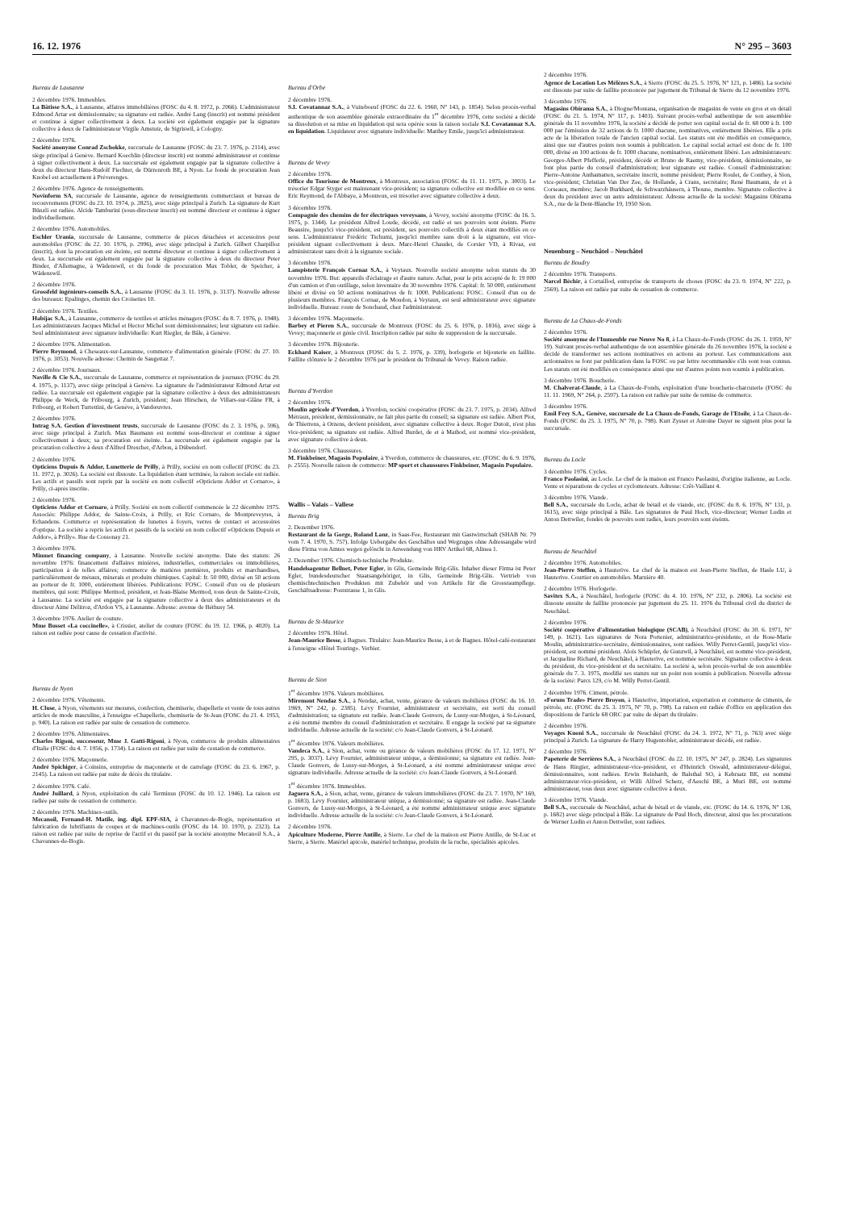16. 12. 1976 N° 295 – 3603
Bureau de Lausanne
2 décembre 1976. Immeubles.
La Bâtisse S.A., à Lausanne, affaires immobilières (FOSC du 4. 8. 1972, p. 2066). L'administrateur Edmond Artar est démissionnaire; sa signature est radiée. André Lang (inscrit) est nommé président et continue à signer collectivement à deux. La société est également engagée par la signature collective à deux de l'administrateur Virgile Amstutz, de Sigriswil, à Cologny.
2 décembre 1976.
Société anonyme Conrad Zschokke, succursale de Lausanne (FOSC du 23. 7. 1976, p. 2114), avec siège principal à Genève. Bernard Koechlin (directeur inscrit) est nommé administrateur et continue à signer collectivement à deux. La succursale est également engagée par la signature collective à deux du directeur Hans-Rudolf Fiechter, de Dürrenroth BE, à Nyon. Le fondé de procuration Jean Knobel est actuellement à Préverenges.
2 décembre 1976. Agence de renseignements.
Novinform SA, succursale de Lausanne, agence de renseignements commerciaux et bureau de recouvrements (FOSC du 23. 10. 1974, p. 2825), avec siège principal à Zurich. La signature de Kurt Bünzli est radiée. Alcide Tamburini (sous-directeur inscrit) est nommé directeur et continue à signer individuellement.
2 décembre 1976. Automobiles.
Eschler Urania, succursale de Lausanne, commerce de pièces détachées et accessoires pour automobiles (FOSC du 22. 10. 1976, p. 2996), avec siège principal à Zurich. Gilbert Charpilloz (inscrit), dont la procuration est éteinte, est nommé directeur et continue à signer collectivement à deux. La succursale est également engagée par la signature collective à deux du directeur Peter Binder, d'Allemagne, à Wädenswil, et du fondé de procuration Max Tobler, de Speicher, à Wädenswil.
2 décembre 1976.
Grossfeld ingénieurs-conseils S.A., à Lausanne (FOSC du 3. 11. 1976, p. 3137). Nouvelle adresse des bureaux: Epalinges, chemin des Croisettes 10.
2 décembre 1976. Textiles.
Habijac S.A., à Lausanne, commerce de textiles et articles ménagers (FOSC du 8. 7. 1976, p. 1948). Les administrateurs Jacques Michel et Hector Michel sont démissionnaires; leur signature est radiée. Seul administrateur avec signature individuelle: Kurt Riegler, de Bâle, à Genève.
2 décembre 1976. Alimentation.
Pierre Reymond, à Cheseaux-sur-Lausanne, commerce d'alimentation générale (FOSC du 27. 10. 1976, p. 3053). Nouvelle adresse: Chemin de Saugettaz 7.
2 décembre 1976. Journaux.
Naville & Cie S.A., succursale de Lausanne, commerce et représentation de journaux (FOSC du 29. 4. 1975, p. 1137), avec siège principal à Genève. La signature de l'administrateur Edmond Artar est radiée. La succursale est également engagée par la signature collective à deux des administrateurs Philippe de Weck, de Fribourg, à Zurich, président; Jean Hirschen, de Villars-sur-Glâne FR, à Fribourg, et Robert Turrettini, de Genève, à Vandœuvres.
2 décembre 1976.
Intrag S.A. Gestion d'investment trusts, succursale de Lausanne (FOSC du 2. 3. 1976, p. 596), avec siège principal à Zurich. Max Baumann est nommé sous-directeur et continue à signer collectivement à deux; sa procuration est éteinte. La succursale est également engagée par la procuration collective à deux d'Alfred Drescher, d'Arbon, à Dübendorf.
2 décembre 1976.
Opticiens Dupuis & Addor, Lunetterie de Prilly, à Prilly, société en nom collectif (FOSC du 23. 11. 1972, p. 3026). La société est dissoute. La liquidation étant terminée, la raison sociale est radiée. Les actifs et passifs sont repris par la société en nom collectif «Opticiens Addor et Cornaro», à Prilly, ci-après inscrite.
2 décembre 1976.
Opticiens Addor et Cornaro, à Prilly. Société en nom collectif commencée le 22 décembre 1975. Associés: Philippe Addor, de Sainte-Croix, à Prilly, et Eric Cornaro, de Montpreveyres, à Echandens. Commerce et représentation de lunettes à foyers, verres de contact et accessoires d'optique. La société a repris les actifs et passifs de la société en nom collectif «Opticiens Dupuis et Addor», à Prilly». Rue de Cossonay 21.
3 décembre 1976.
Minmet financing company, à Lausanne. Nouvelle société anonyme. Date des statuts: 26 novembre 1976: financement d'affaires minières, industrielles, commerciales ou immobilières, participation à de telles affaires; commerce de matières premières, produits et marchandises, particulièrement de métaux, minerais et produits chimiques. Capital: fr. 50 000, divisé en 50 actions au porteur de fr. 1000, entièrement libérées. Publications: FOSC. Conseil d'un ou de plusieurs membres, qui sont: Philippe Mermod, président, et Jean-Blaise Mermod, tous deux de Sainte-Croix, à Lausanne. La société est engagée par la signature collective à deux des administrateurs et du directeur Aimé Délitroz, d'Ardon VS, à Lausanne. Adresse: avenue de Béthusy 54.
3 décembre 1976. Atelier de couture.
Mme Busset «La coccinelle», à Crissier, atelier de couture (FOSC du 19. 12. 1966, p. 4020). La raison est radiée pour cause de cessation d'activité.
Bureau de Nyon
2 décembre 1976. Vêtements.
H. Cluse, à Nyon, vêtements sur mesures, confection, chemiserie, chapellerie et vente de tous autres articles de mode masculine, à l'enseigne «Chapellerie, chemiserie de St-Jean (FOSC du 21. 4. 1953, p. 940). La raison est radiée par suite de cessation de commerce.
2 décembre 1976. Alimentaires.
Charles Rigoni, successeur, Mme J. Gatti-Rigoni, à Nyon, commerce de produits alimentaires d'Italie (FOSC du 4. 7. 1956, p. 1734). La raison est radiée par suite de cessation de commerce.
2 décembre 1976. Maçonnerie.
André Spichiger, à Coinsins, entreprise de maçonnerie et de carrelage (FOSC du 23. 6. 1967, p. 2145). La raison est radiée par suite de décès du titulaire.
2 décembre 1976. Café.
André Juillard, à Nyon, exploitation du café Terminus (FOSC du 10. 12. 1946). La raison est radiée par suite de cessation de commerce.
2 décembre 1976. Machines-outils.
Mecanoil, Fernand-H. Matile, ing. dipl. EPF-SIA, à Chavannes-de-Bogis, représentation et fabrication de lubrifiants de coupes et de machines-outils (FOSC du 14. 10. 1970, p. 2323). La raison est radiée par suite de reprise de l'actif et du passif par la société anonyme Mecanoil S.A., à Chavannes-de-Bogis.
Bureau d'Orbe
2 décembre 1976.
S.I. Covatannaz S.A., à Vuiteboeuf (FOSC du 22. 6. 1960, N° 143, p. 1854). Selon procès-verbal authentique de son assemblée générale extraordinaire du 1<sup>er</sup> décembre 1976, cette société a décidé sa dissolution et sa mise en liquidation qui sera opérée sous la raison sociale S.I. Covatannaz S.A. en liquidation. Liquidateur avec signature individuelle: Matthey Emile, jusqu'ici administrateur.
Bureau de Vevey
2 décembre 1976.
Office du Tourisme de Montreux, à Montreux, association (FOSC du 11. 11. 1975, p. 3003). Le trésorier Edgar Styger est maintenant vice-président; sa signature collective est modifiée en ce sens. Eric Reymond, de l'Abbaye, à Montreux, est trésorier avec signature collective à deux.
3 décembre 1976.
Compagnie des chemins de fer électriques veveysans, à Vevey, société anonyme (FOSC du 16. 5. 1975, p. 1344). Le président Alfred Loude, décédé, est radié et ses pouvoirs sont éteints. Pierre Beausire, jusqu'ici vice-président, est président, ses pouvoirs collectifs à deux étant modifiés en ce sens. L'administrateur Frédéric Tschumi, jusqu'ici membre sans droit à la signature, est vice-président signant collectivement à deux. Marc-Henri Chaudet, de Corsier VD, à Rivaz, est administrateur sans droit à la signature sociale.
3 décembre 1976.
Lampisterie François Cornaz S.A., à Veytaux. Nouvelle société anonyme selon statuts du 30 novembre 1976. But: appareils d'éclairage et d'autre nature. Achat, pour le prix accepté de fr. 19 000 d'un camion et d'un outillage, selon inventaire du 30 novembre 1976. Capital: fr. 50 000, entièrement libéré et divisé en 50 actions nominatives de fr. 1000. Publications: FOSC. Conseil d'un ou de plusieurs membres. François Cornaz, de Moudon, à Veytaux, est seul administrateur avec signature individuelle. Bureau: route de Sonchaud, chez l'administrateur.
3 décembre 1976. Maçonnerie.
Barbey et Pieren S.A., succursale de Montreux (FOSC du 25. 6. 1976, p. 1816), avec siège à Vevey; maçonnerie et génie civil. Inscription radiée par suite de suppression de la succursale.
3 décembre 1976. Bijouterie.
Eckhard Kaiser, à Montreux (FOSC du 5. 2. 1976, p. 339), horlogerie et bijouterie en faillite. Faillite clôturée le 2 décembre 1976 par le président du Tribunal de Vevey. Raison radiée.
Bureau d'Yverdon
2 décembre 1976.
Moulin agricole d'Yverdon, à Yverdon, société coopérative (FOSC du 23. 7. 1975, p. 2034). Alfred Métraux, président, démissionnaire, ne fait plus partie du conseil; sa signature est radiée. Albert Piot, de Thierrens, à Orzens, devient président, avec signature collective à deux. Roger Dutoit, n'est plus vice-président; sa signature est radiée. Alfred Burdet, de et à Mathod, est nommé vice-président, avec signature collective à deux.
3 décembre 1976. Chaussures.
M. Finkbeiner, Magasin Populaire, à Yverdon, commerce de chaussures, etc. (FOSC du 6. 9. 1976, p. 2555). Nouvelle raison de commerce: MP sport et chaussures Finkbeiner, Magasin Populaire.
Wallis – Valais – Vallese
Bureau Brig
2. Dezember 1976.
Restaurant de la Gorge, Roland Lanz, in Saas-Fee, Restaurant mit Gastwirtschaft (SHAB Nr. 79 vom 7. 4. 1970, S. 757). Infolge Uebergabe des Geschäftes und Wegzuges ohne Adressangabe wird diese Firma von Amtes wegen gelöscht in Anwendung von HRV Artikel 68, Alinea 1.
2. Dezember 1976. Chemisch-technische Produkte.
Handelsagentur Bellnet, Peter Egler, in Glis, Gemeinde Brig-Glis. Inhaber dieser Firma ist Peter Egler, bundesdeutscher Staatsangehöriger, in Glis, Gemeinde Brig-Glis. Vertrieb von chemischtechnischen Produkten mit Zubehör und von Artikeln für die Grossraumpflege. Geschäftsadresse: Poststrasse 1, in Glis.
Bureau de St-Maurice
2 décembre 1976. Hôtel.
Jean-Maurice Besse, à Bagnes. Titulaire: Jean-Maurice Besse, à et de Bagnes. Hôtel-café-restaurant à l'enseigne «Hôtel Touring». Verbier.
Bureau de Sion
1<sup>er</sup> décembre 1976. Valeurs mobilières.
Miremont Nendaz S.A., à Nendaz, achat, vente, gérance de valeurs mobilières (FOSC du 16. 10. 1969, N° 242, p. 2385). Lévy Fournier, administrateur et secrétaire, est sorti du conseil d'administration; sa signature est radiée. Jean-Claude Gonvers, de Lussy-sur-Morges, à St-Léonard, a été nommé membre du conseil d'administration et secrétaire. Il engage la société par sa signature individuelle. Adresse actuelle de la société: c/o Jean-Claude Gonvers, à St-Léonard.
1<sup>er</sup> décembre 1976. Valeurs mobilières.
Vandeca S.A., à Sion, achat, vente ou gérance de valeurs mobilières (FOSC du 17. 12. 1971, N° 295, p. 3037). Lévy Fournier, administrateur unique, a démissionné; sa signature est radiée. Jean-Claude Gonvers, de Lussy-sur-Morges, à St-Léonard, a été nommé administrateur unique avec signature individuelle. Adresse actuelle de la société: c/o Jean-Claude Gonvers, à St-Léonard.
1<sup>er</sup> décembre 1976. Immeubles.
Jaguera S.A., à Sion, achat, vente, gérance de valeurs immobilières (FOSC du 23. 7. 1970, N° 169, p. 1683). Lévy Fournier, administrateur unique, a démissionné; sa signature est radiée. Jean-Claude Gonvers, de Lussy-sur-Morges, à St-Léonard, a été nommé administrateur unique avec signature individuelle. Adresse actuelle de la société: c/o Jean-Claude Gonvers, à St-Léonard.
2 décembre 1976.
Apiculture Moderne, Pierre Antille, à Sierre. Le chef de la maison est Pierre Antille, de St-Luc et Sierre, à Sierre. Matériel apicole, matériel technique, produits de la ruche, spécialités apicoles.
2 décembre 1976.
Agence de Location Les Mélèzes S.A., à Sierre (FOSC du 25. 5. 1976, N° 121, p. 1486). La société est dissoute par suite de faillite prononcée par jugement du Tribunal de Sierre du 12 novembre 1976.
3 décembre 1976.
Magasins Obirama S.A., à Diogne/Montana, organisation de magasins de vente en gros et en détail (FOSC du 21. 5. 1974, N° 117, p. 1403). Suivant procès-verbal authentique de son assemblée générale du 11 novembre 1976, la société a décidé de porter son capital social de fr. 68 000 à fr. 100 000 par l'émission de 32 actions de fr. 1000 chacune, nominatives, entièrement libérées. Elle a pris acte de la libération totale de l'ancien capital social. Les statuts ont été modifiés en conséquence, ainsi que sur d'autres points non soumis à publication. Le capital social actuel est donc de fr. 100 000, divisé en 100 actions de fr. 1000 chacune, nominatives, entièrement libéré. Les administrateurs: Georges-Albert Pfefferlé, président, décédé et Bruno de Raemy, vice-président, démissionnaire, ne font plus partie du conseil d'administration; leur signature est radiée. Conseil d'administration: Pierre-Antoine Anthamatten, secrétaire inscrit, nommé président; Pierre Roulet, de Conthey, à Sion, vice-président; Christian Van Der Zee, de Hollande, à Crans, secrétaire; René Baumann, de et à Corseaux, membre; Jacob Burkhard, de Schwarzhäusern, à Thoune, membre. Signature collective à deux du président avec un autre administrateur. Adresse actuelle de la société: Magasins Obirama S.A., rue de la Dent-Blanche 19, 1950 Sion.
Neuenburg – Neuchâtel – Neuchâtel
Bureau de Boudry
2 décembre 1976. Transports.
Narcel Béchir, à Cortaillod, entreprise de transports de choses (FOSC du 23. 9. 1974, N° 222, p. 2569). La raison est radiée par suite de cessation de commerce.
Bureau de La Chaux-de-Fonds
2 décembre 1976.
Société anonyme de l'Immeuble rue Neuve No 8, à La Chaux-de-Fonds (FOSC du 26. 1. 1959, N° 19). Suivant procès-verbal authentique de son assemblée générale du 26 novembre 1976, la société a décidé de transformer ses actions nominatives en actions au porteur. Les communications aux actionnaires se font par publication dans la FOSC ou par lettre recommandée s'ils sont tous connus. Les statuts ont été modifiés en conséquence ainsi que sur d'autres points non soumis à publication.
3 décembre 1976. Boucherie.
M. Chalverat-Claude, à La Chaux-de-Fonds, exploitation d'une boucherie-charcuterie (FOSC du 11. 11. 1969, N° 264, p. 2597). La raison est radiée par suite de remise de commerce.
3 décembre 1976.
Emil Frey S.A., Genève, succursale de La Chaux-de-Fonds, Garage de l'Etoile, à La Chaux-de-Fonds (FOSC du 25. 3. 1975, N° 70, p. 798). Kurt Zysset et Antoine Dayer ne signent plus pour la succursale.
Bureau du Locle
3 décembre 1976. Cycles.
Franco Paolasini, au Locle. Le chef de la maison est Franco Paolasini, d'origine italienne, au Locle. Vente et réparations de cycles et cyclomoteurs. Adresse: Crêt-Vaillant 4.
3 décembre 1976. Viande.
Bell S.A., succursale du Locle, achat de bétail et de viande, etc. (FOSC du 8. 6. 1976, N° 131, p. 1615), avec siège principal à Bâle. Les signatures de Paul Hoch, vice-directeur; Werner Ludin et Anton Dettwiler, fondés de pouvoirs sont radiés, leurs pouvoirs sont éteints.
Bureau de Neuchâtel
2 décembre 1976. Automobiles.
Jean-Pierre Steffen, à Hauterive. Le chef de la maison est Jean-Pierre Steffen, de Hasle LU, à Hauterive. Courtier en automobiles. Marnière 40.
2 décembre 1976. Horlogerie.
Savitex S.A., à Neuchâtel, horlogerie (FOSC du 4. 10. 1976, N° 232, p. 2806). La société est dissoute ensuite de faillite prononcée par jugement du 25. 11. 1976 du Tribunal civil du district de Neuchâtel.
2 décembre 1976.
Société coopérative d'alimentation biologique (SCAB), à Neuchâtel (FOSC du 30. 6. 1971, N° 149, p. 1621). Les signatures de Nora Portenier, administratrice-présidente, et de Rose-Marie Moulin, administratrice-secrétaire, démissionnaires, sont radiées. Willy Perret-Gentil, jusqu'ici vice-président, est nommé président. Aloïs Schüpfer, de Gunzwil, à Neuchâtel, est nommé vice-président, et Jacqueline Richard, de Neuchâtel, à Hauterive, est nommée secrétaire. Signature collective à deux du président, du vice-président et du secrétaire. La société a, selon procès-verbal de son assemblée générale du 7. 3. 1975, modifié ses statuts sur un point non soumis à publication. Nouvelle adresse de la société: Parcs 129, c/o M. Willy Perret-Gentil.
2 décembre 1976. Ciment, pétrole.
«Forum Trade» Pierre Broyon, à Hauterive, importation, exportation et commerce de ciments, de pétrole, etc. (FOSC du 25. 3. 1975, N° 70, p. 798). La raison est radiée d'office en application des dispositions de l'article 68 ORC par suite de départ du titulaire.
2 décembre 1976.
Voyages Kuoni S.A., succursale de Neuchâtel (FOSC du 24. 3. 1972, N° 71, p. 763) avec siège principal à Zurich. La signature de Harry Hugentobler, administrateur décédé, est radiée.
2 décembre 1976.
Papeterie de Serrières S.A., à Neuchâtel (FOSC du 22. 10. 1975, N° 247, p. 2824). Les signatures de Hans Ringier, administrateur-vice-président, et d'Heinrich Oswald, administrateur-délégué, démissionnaires, sont radiées. Erwin Reinhardt, de Balsthal SO, à Kehrsatz BE, est nommé administrateur-vice-président, et Willi Alfred Scherz, d'Aeschi BE, à Muri BE, est nommé administrateur, tous deux avec signature collective à deux.
3 décembre 1976. Viande.
Bell S.A., succursale de Neuchâtel, achat de bétail et de viande, etc. (FOSC du 14. 6. 1976, N° 136, p. 1682) avec siège principal à Bâle. La signature de Paul Hoch, directeur, ainsi que les procurations de Werner Ludin et Anton Dettwiler, sont radiées.